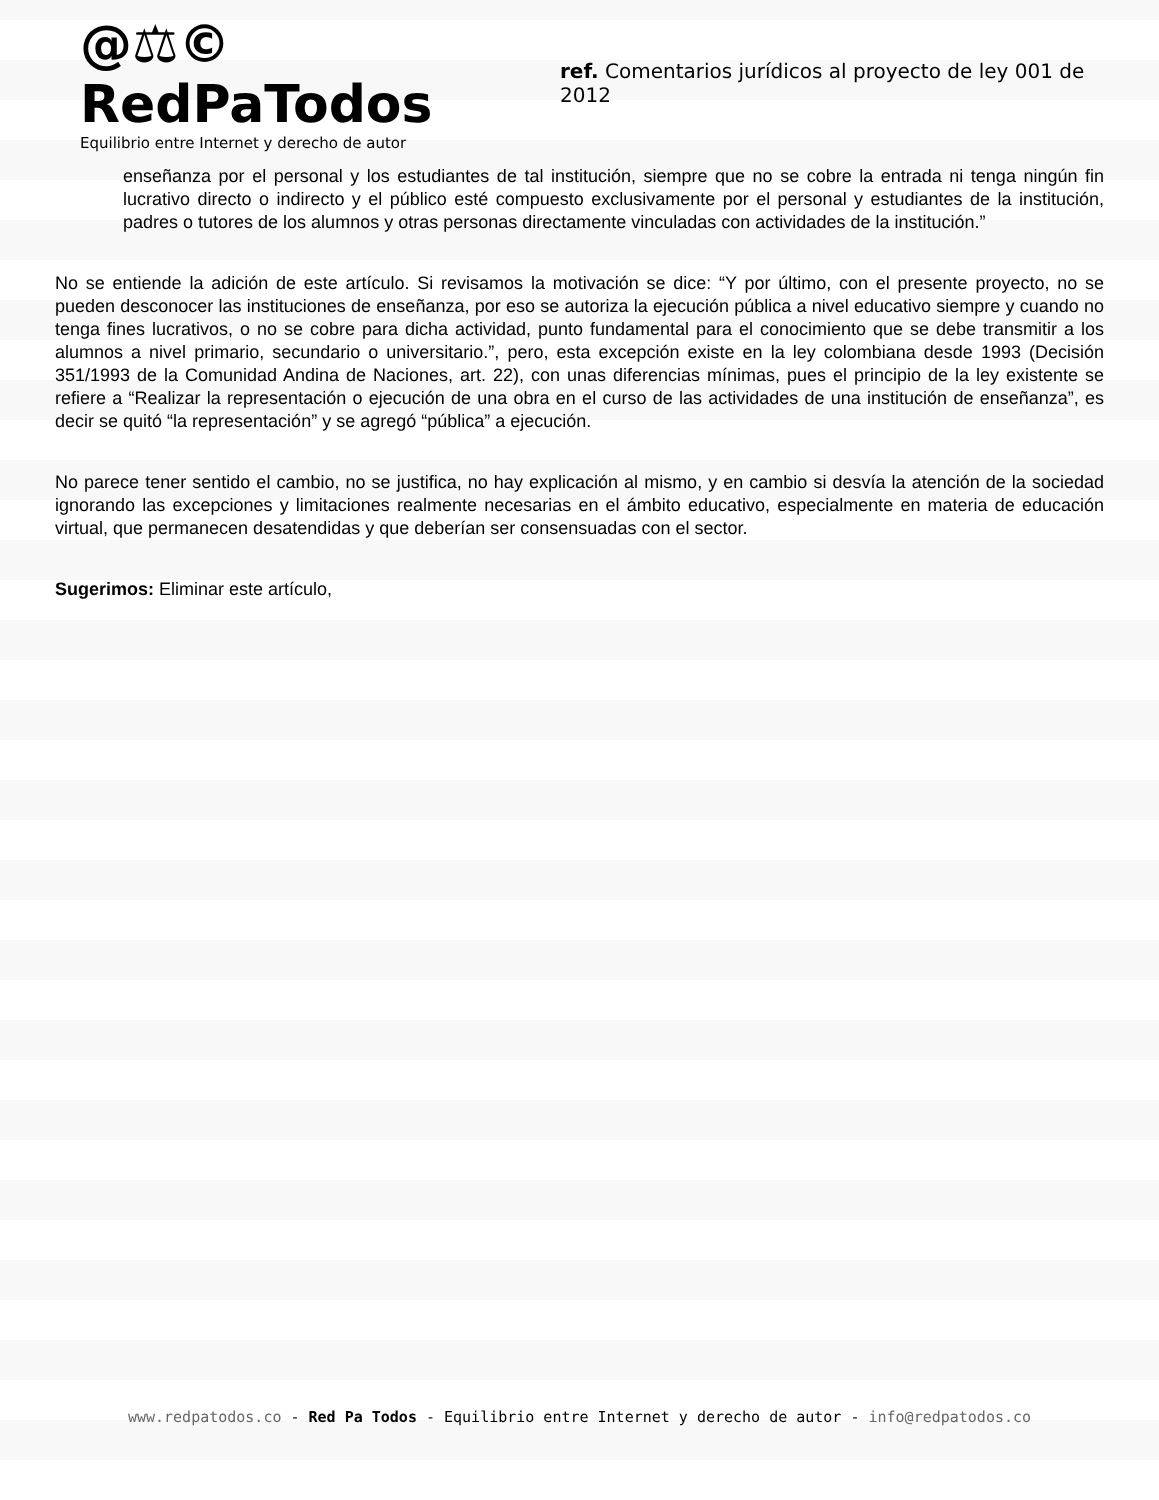@⚖© RedPaTodos
Equilibrio entre Internet y derecho de autor
ref. Comentarios jurídicos al proyecto de ley 001 de 2012
enseñanza por el personal y los estudiantes de tal institución, siempre que no se cobre la entrada ni tenga ningún fin lucrativo directo o indirecto y el público esté compuesto exclusivamente por el personal y estudiantes de la institución, padres o tutores de los alumnos y otras personas directamente vinculadas con actividades de la institución.”
No se entiende la adición de este artículo. Si revisamos la motivación se dice: “Y por último, con el presente proyecto, no se pueden desconocer las instituciones de enseñanza, por eso se autoriza la ejecución pública a nivel educativo siempre y cuando no tenga fines lucrativos, o no se cobre para dicha actividad, punto fundamental para el conocimiento que se debe transmitir a los alumnos a nivel primario, secundario o universitario.”, pero, esta excepción existe en la ley colombiana desde 1993 (Decisión 351/1993 de la Comunidad Andina de Naciones, art. 22), con unas diferencias mínimas, pues el principio de la ley existente se refiere a “Realizar la representación o ejecución de una obra en el curso de las actividades de una institución de enseñanza”, es decir se quitó “la representación” y se agregó “pública” a ejecución.
No parece tener sentido el cambio, no se justifica, no hay explicación al mismo, y en cambio si desvía la atención de la sociedad ignorando las excepciones y limitaciones realmente necesarias en el ámbito educativo, especialmente en materia de educación virtual, que permanecen desatendidas y que deberían ser consensuadas con el sector.
Sugerimos: Eliminar este artículo,
www.redpatodos.co - Red Pa Todos - Equilibrio entre Internet y derecho de autor - info@redpatodos.co